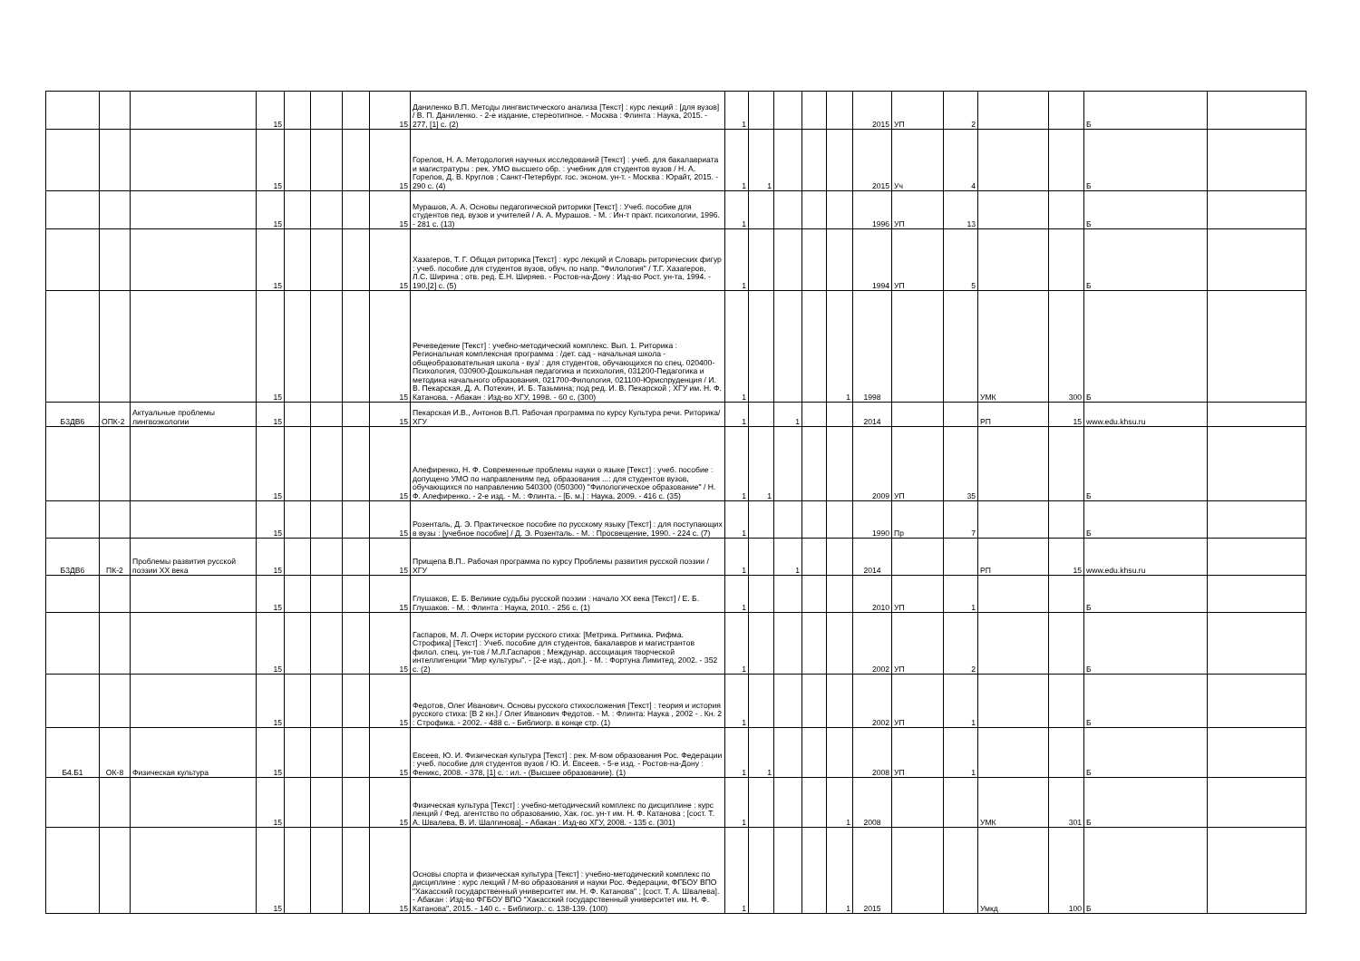| | | | 15 | | | | 15 | Даниленко В.П. Методы лингвистического анализа [Текст] : курс лекций : [для вузов] / В. П. Даниленко. - 2-е издание, стереотипное. - Москва : Флинта : Наука, 2015. - 277, [1] с. (2) | 1 | | | | | 2015 | УП | 2 | | | Б | |
| | | | 15 | | | | 15 | Горелов, Н. А. Методология научных исследований [Текст] : учеб. для бакалавриата и магистратуры : рек. УМО высшего обр. : учебник для студентов вузов / Н. А. Горелов, Д. В. Круглов ; Санкт-Петербург. гос. эконом. ун-т. - Москва : Юрайт, 2015. - 290 с. (4) | 1 | 1 | | | | 2015 | Уч | 4 | | | Б | |
| | | | 15 | | | | 15 | Мурашов, А. А. Основы педагогической риторики [Текст] : Учеб. пособие для студентов пед. вузов и учителей / А. А. Мурашов. - М. : Ин-т практ. психологии, 1996. - 281 с. (13) | 1 | | | | | 1996 | УП | 13 | | | Б | |
| | | | 15 | | | | 15 | Хазагеров, Т. Г. Общая риторика [Текст] : курс лекций и Словарь риторических фигур : учеб. пособие для студентов вузов, обуч. по напр. "Филология" / Т.Г. Хазагеров, Л.С. Ширина ; отв. ред. Е.Н. Ширяев. - Ростов-на-Дону : Изд-во Рост. ун-та, 1994. - 190,[2] с. (5) | 1 | | | | | 1994 | УП | 5 | | | Б | |
| | | | 15 | | | | 15 | Речеведение [Текст] : учебно-методический комплекс. Вып. 1. Риторика : Региональная комплексная программа : /дет. сад - начальная школа - общеобразовательная школа - вуз/ : для студентов, обучающихся по спец. 020400-Психология, 030900-Дошкольная педагогика и психология, 031200-Педагогика и методика начального образования, 021700-Филология, 021100-Юриспруденция / И. В. Пекарская, Д. А. Потехин, И. Б. Тазьмина; под ред. И. В. Пекарской ; ХГУ им. Н. Ф. Катанова. - Абакан : Изд-во ХГУ, 1998. - 60 с. (300) | 1 | | | | 1 | 1998 | | | УМК | 300 | Б | |
| Б3ДВ6 | ОПК-2 | Актуальные проблемы лингвоэкологии | 15 | | | | 15 | Пекарская И.В., Антонов В.П. Рабочая программа по курсу Культура речи. Риторика/ХГУ | 1 | | 1 | | | 2014 | | | РП | 15 | www.edu.khsu.ru | |
| | | | 15 | | | | 15 | Алефиренко, Н. Ф. Современные проблемы науки о языке [Текст] : учеб. пособие : допущено УМО по направлениям пед. образования ...: для студентов вузов, обучающихся по направлению 540300 (050300) "Филологическое образование" / Н. Ф. Алефиренко. - 2-е изд. - М. : Флинта. - [Б. м.] : Наука, 2009. - 416 с. (35) | 1 | 1 | | | | 2009 | УП | 35 | | | Б | |
| | | | 15 | | | | 15 | Розенталь, Д. Э. Практическое пособие по русскому языку [Текст] : для поступающих в вузы : [учебное пособие] / Д. Э. Розенталь. - М. : Просвещение, 1990. - 224 с. (7) | 1 | | | | | 1990 | Пр | 7 | | | Б | |
| Б3ДВ6 | ПК-2 | Проблемы развития русской поэзии XX века | 15 | | | | 15 | Прищепа В.П.. Рабочая программа по курсу Проблемы развития русской поэзии /ХГУ | 1 | | 1 | | | 2014 | | | РП | 15 | www.edu.khsu.ru | |
| | | | 15 | | | | 15 | Глушаков, Е. Б. Великие судьбы русской поэзии : начало XX века [Текст] / Е. Б. Глушаков. - М. : Флинта : Наука, 2010. - 256 с. (1) | 1 | | | | | 2010 | УП | 1 | | | Б | |
| | | | 15 | | | | 15 | Гаспаров, М. Л. Очерк истории русского стиха: [Метрика. Ритмика. Рифма. Строфика] [Текст] : Учеб. пособие для студентов, бакалавров и магистрантов филол. спец. ун-тов / М.Л.Гаспаров ; Междунар. ассоциация творческой интеллигенции "Мир культуры". - [2-е изд., доп.]. - М. : Фортуна Лимитед, 2002. - 352 с. (2) | 1 | | | | | 2002 | УП | 2 | | | Б | |
| | | | 15 | | | | 15 | Федотов, Олег Иванович. Основы русского стихосложения [Текст] : теория и история русского стиха: [В 2 кн.] / Олег Иванович Федотов. - М. : Флинта: Наука , 2002 - . Кн. 2 : Строфика. - 2002. - 488 с. - Библиогр. в конце стр. (1) | 1 | | | | | 2002 | УП | 1 | | | Б | |
| Б4.Б1 | ОК-8 | Физическая культура | 15 | | | | 15 | Евсеев, Ю. И. Физическая культура [Текст] : рек. М-вом образования Рос. Федерации : учеб. пособие для студентов вузов / Ю. И. Евсеев. - 5-е изд. - Ростов-на-Дону : Феникс, 2008. - 378, [1] с. : ил. - (Высшее образование). (1) | 1 | 1 | | | | 2008 | УП | 1 | | | Б | |
| | | | 15 | | | | 15 | Физическая культура [Текст] : учебно-методический комплекс по дисциплине : курс лекций / Фед. агентство по образованию, Хак. гос. ун-т им. Н. Ф. Катанова ; [сост. Т. А. Швалева, В. И. Шалгинова]. - Абакан : Изд-во ХГУ, 2008. - 135 с. (301) | 1 | | | | 1 | 2008 | | | УМК | 301 | Б | |
| | | | 15 | | | | 15 | Основы спорта и физическая культура [Текст] : учебно-методический комплекс по дисциплине : курс лекций / М-во образования и науки Рос. Федерации, ФГБОУ ВПО "Хакасский государственный университет им. Н. Ф. Катанова" ; [сост. Т. А. Швалева]. - Абакан : Изд-во ФГБОУ ВПО "Хакасский государственный университет им. Н. Ф. Катанова", 2015. - 140 с. - Библиогр.: с. 138-139. (100) | 1 | | | | 1 | 2015 | | | Умкд | 100 | Б | |